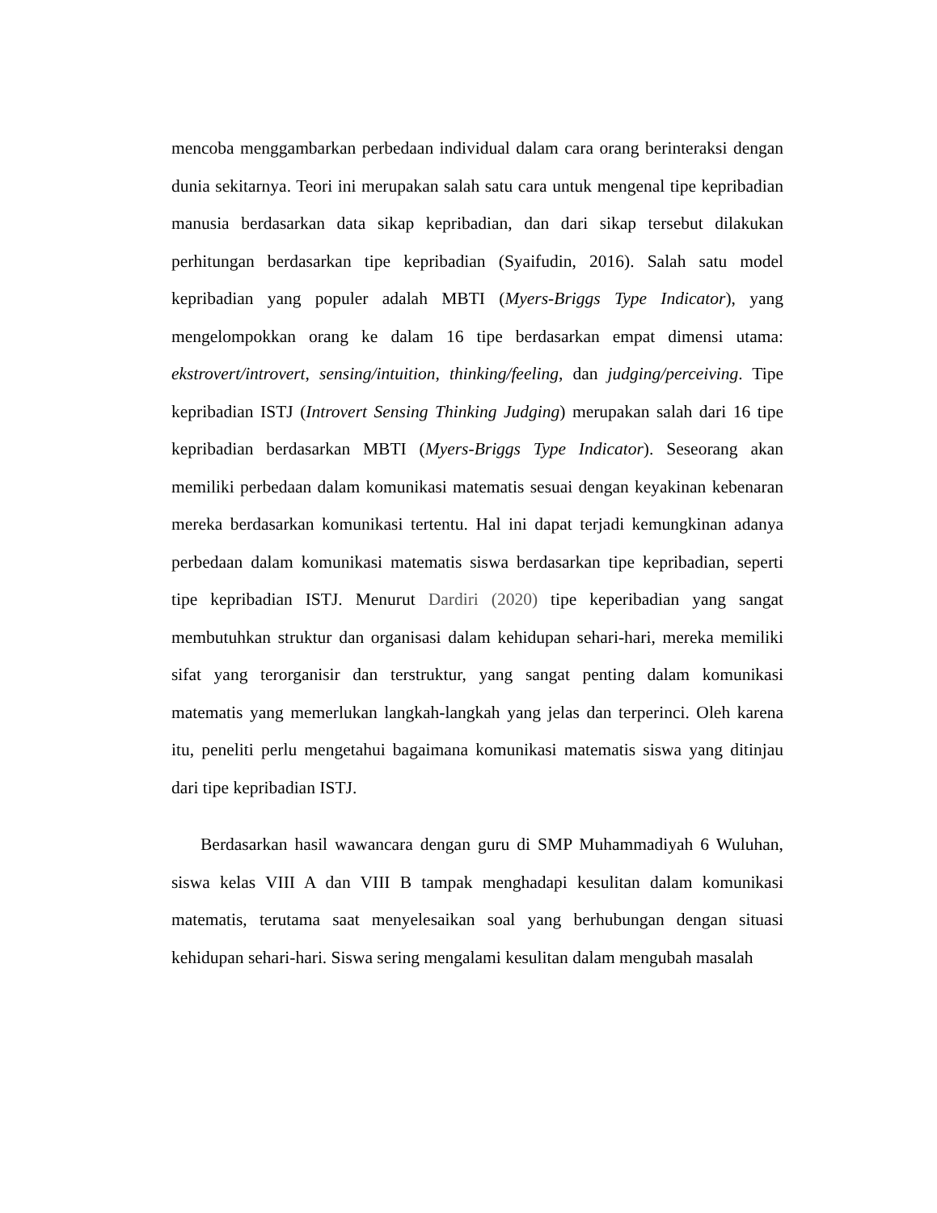mencoba menggambarkan perbedaan individual dalam cara orang berinteraksi dengan dunia sekitarnya. Teori ini merupakan salah satu cara untuk mengenal tipe kepribadian manusia berdasarkan data sikap kepribadian, dan dari sikap tersebut dilakukan perhitungan berdasarkan tipe kepribadian (Syaifudin, 2016). Salah satu model kepribadian yang populer adalah MBTI (Myers-Briggs Type Indicator), yang mengelompokkan orang ke dalam 16 tipe berdasarkan empat dimensi utama: ekstrovert/introvert, sensing/intuition, thinking/feeling, dan judging/perceiving. Tipe kepribadian ISTJ (Introvert Sensing Thinking Judging) merupakan salah dari 16 tipe kepribadian berdasarkan MBTI (Myers-Briggs Type Indicator). Seseorang akan memiliki perbedaan dalam komunikasi matematis sesuai dengan keyakinan kebenaran mereka berdasarkan komunikasi tertentu. Hal ini dapat terjadi kemungkinan adanya perbedaan dalam komunikasi matematis siswa berdasarkan tipe kepribadian, seperti tipe kepribadian ISTJ. Menurut Dardiri (2020) tipe keperibadian yang sangat membutuhkan struktur dan organisasi dalam kehidupan sehari-hari, mereka memiliki sifat yang terorganisir dan terstruktur, yang sangat penting dalam komunikasi matematis yang memerlukan langkah-langkah yang jelas dan terperinci. Oleh karena itu, peneliti perlu mengetahui bagaimana komunikasi matematis siswa yang ditinjau dari tipe kepribadian ISTJ.
Berdasarkan hasil wawancara dengan guru di SMP Muhammadiyah 6 Wuluhan, siswa kelas VIII A dan VIII B tampak menghadapi kesulitan dalam komunikasi matematis, terutama saat menyelesaikan soal yang berhubungan dengan situasi kehidupan sehari-hari. Siswa sering mengalami kesulitan dalam mengubah masalah